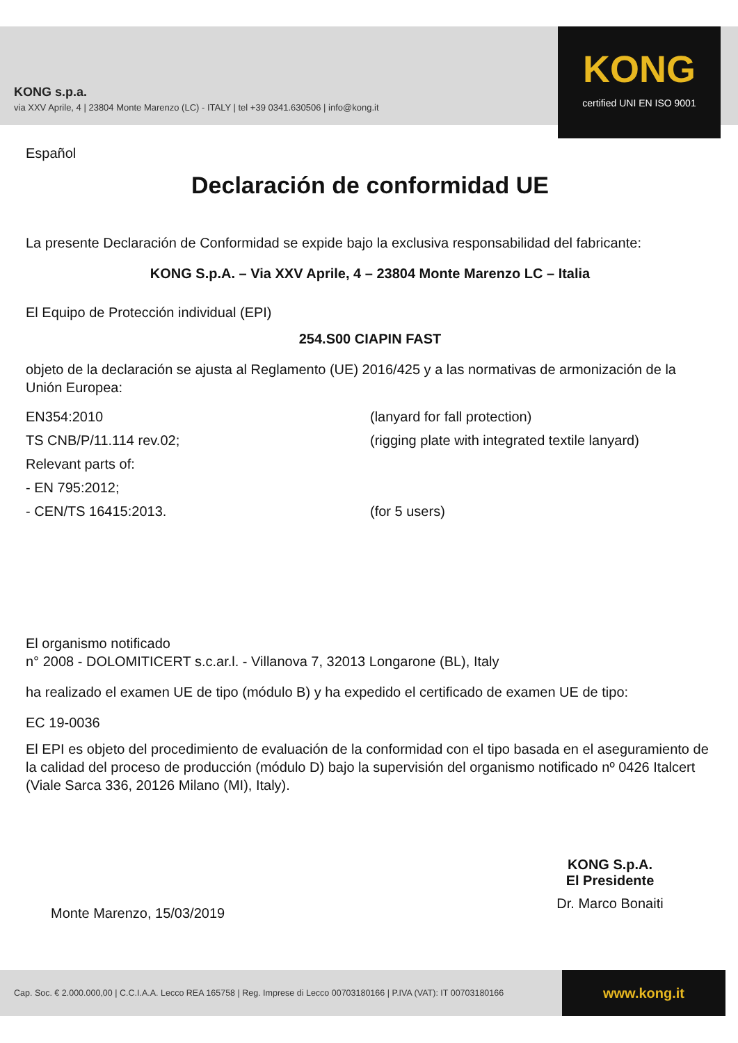KONG s.p.a.
via XXV Aprile, 4 | 23804 Monte Marenzo (LC) - ITALY | tel +39 0341.630506 | info@kong.it
KONG
certified UNI EN ISO 9001
Español
Declaración de conformidad UE
La presente Declaración de Conformidad se expide bajo la exclusiva responsabilidad del fabricante:
KONG S.p.A. – Via XXV Aprile, 4 – 23804 Monte Marenzo LC – Italia
El Equipo de Protección individual (EPI)
254.S00 CIAPIN FAST
objeto de la declaración se ajusta al Reglamento (UE) 2016/425 y a las normativas de armonización de la Unión Europea:
EN354:2010 (lanyard for fall protection)
TS CNB/P/11.114 rev.02; (rigging plate with integrated textile lanyard)
Relevant parts of:
- EN 795:2012;
- CEN/TS 16415:2013. (for 5 users)
El organismo notificado
n° 2008 - DOLOMITICERT s.c.ar.l. - Villanova 7, 32013 Longarone (BL), Italy
ha realizado el examen UE de tipo (módulo B) y ha expedido el certificado de examen UE de tipo:
EC 19-0036
El EPI es objeto del procedimiento de evaluación de la conformidad con el tipo basada en el aseguramiento de la calidad del proceso de producción (módulo D) bajo la supervisión del organismo notificado nº 0426 Italcert (Viale Sarca 336, 20126 Milano (MI), Italy).
Monte Marenzo, 15/03/2019
KONG S.p.A.
El Presidente
Dr. Marco Bonaiti
Cap. Soc. € 2.000.000,00 | C.C.I.A.A. Lecco REA 165758 | Reg. Imprese di Lecco 00703180166 | P.IVA (VAT): IT 00703180166
www.kong.it